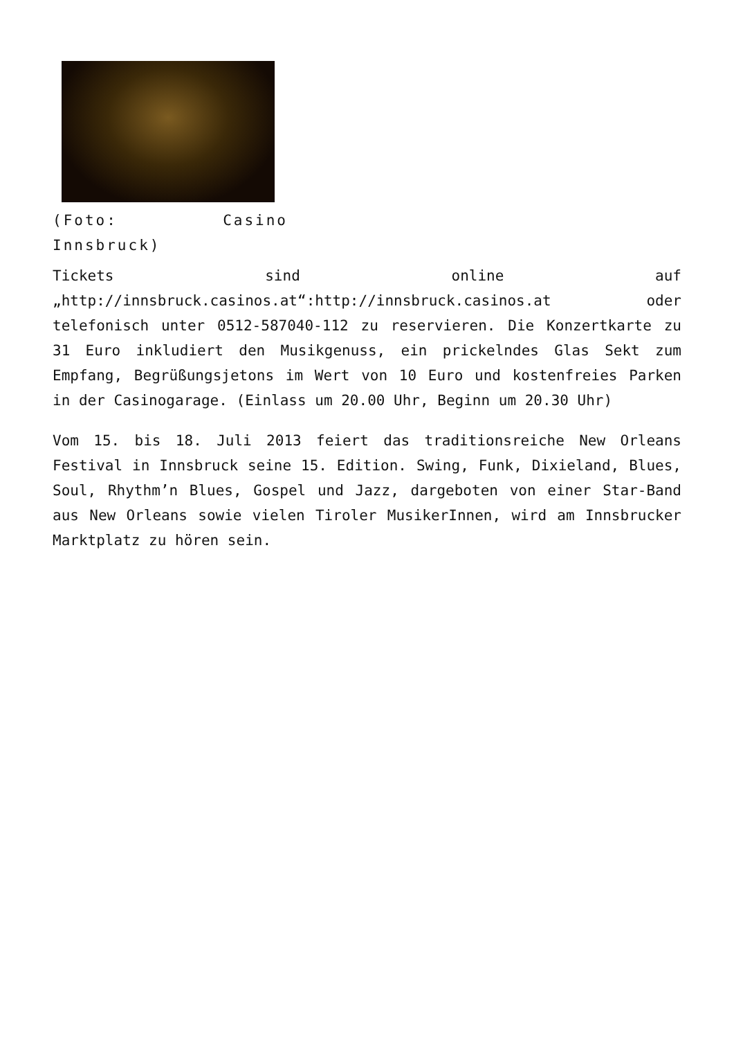(Foto: Casino Innsbruck)
Tickets sind online auf „http://innsbruck.casinos.at“:http://innsbruck.casinos.at oder telefonisch unter 0512-587040-112 zu reservieren. Die Konzertkarte zu 31 Euro inkludiert den Musikgenuss, ein prickelndes Glas Sekt zum Empfang, Begrüßungsjetons im Wert von 10 Euro und kostenfreies Parken in der Casinogarage. (Einlass um 20.00 Uhr, Beginn um 20.30 Uhr)
Vom 15. bis 18. Juli 2013 feiert das traditionsreiche New Orleans Festival in Innsbruck seine 15. Edition. Swing, Funk, Dixieland, Blues, Soul, Rhythm’n Blues, Gospel und Jazz, dargeboten von einer Star-Band aus New Orleans sowie vielen Tiroler MusikerInnen, wird am Innsbrucker Marktplatz zu hören sein.